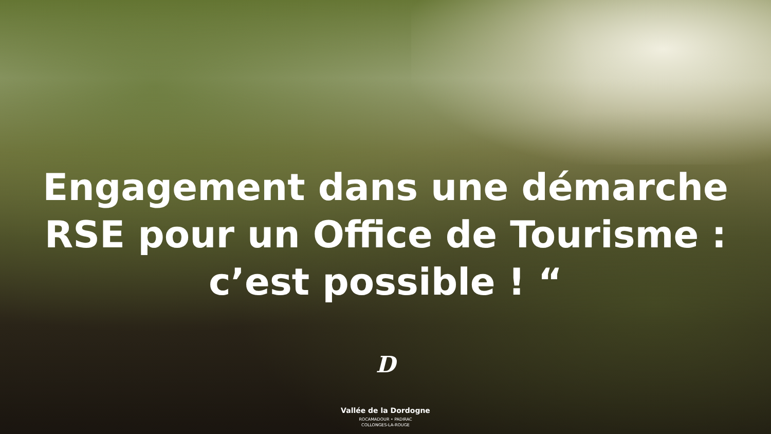Engagement dans une démarche
RSE pour un Office de Tourisme :
c’est possible ! “
D
Vallée de la Dordogne
ROCAMADOUR • PADIRAC
COLLONGES-LA-ROUGE